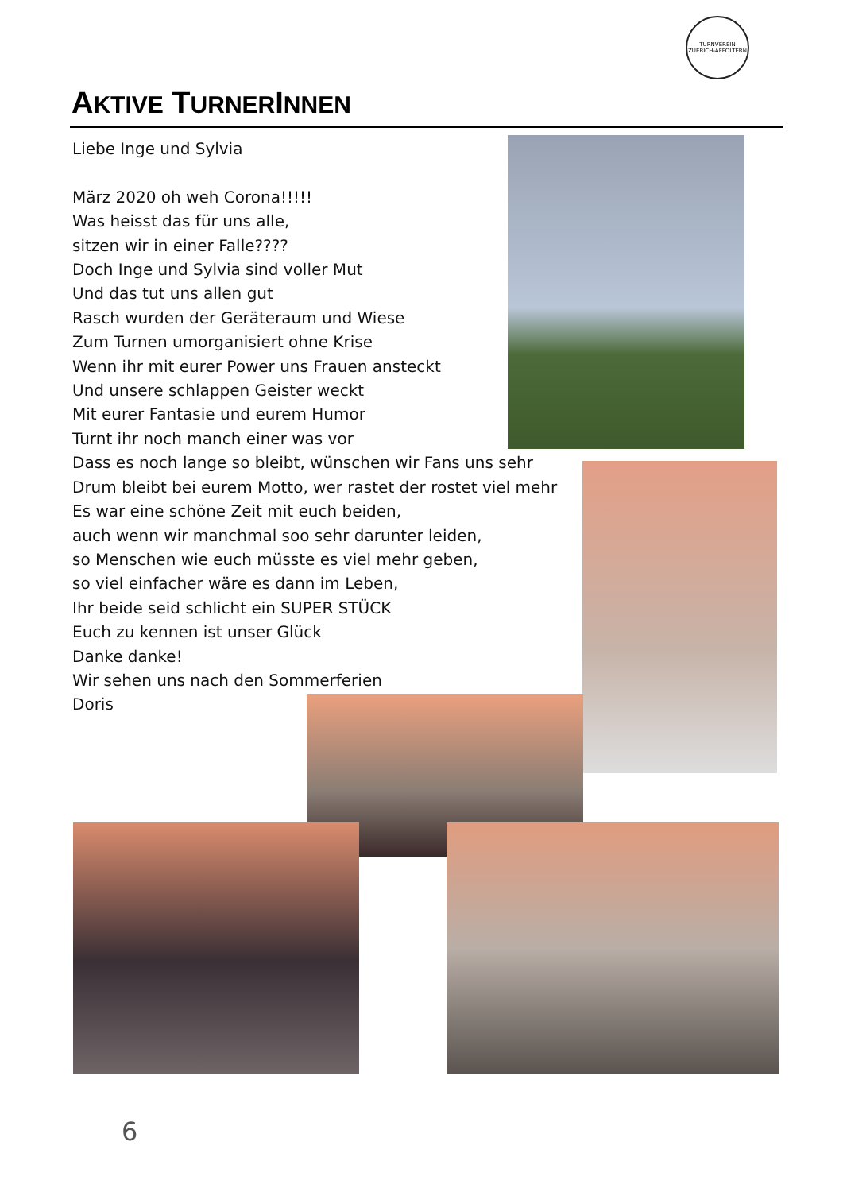TURNVEREIN ZUERICH-AFFOLTERN
AKTIVE TURNERINNEN
Liebe Inge und Sylvia
März 2020 oh weh Corona!!!!!
Was heisst das für uns alle,
sitzen wir in einer Falle????
Doch Inge und Sylvia sind voller Mut
Und das tut uns allen gut
Rasch wurden der Geräteraum und Wiese
Zum Turnen umorganisiert ohne Krise
Wenn ihr mit eurer Power uns Frauen ansteckt
Und unsere schlappen Geister weckt
Mit eurer Fantasie und eurem Humor
Turnt ihr noch manch einer was vor
Dass es noch lange so bleibt, wünschen wir Fans uns sehr
Drum bleibt bei eurem Motto, wer rastet der rostet viel mehr
Es war eine schöne Zeit mit euch beiden,
auch wenn wir manchmal soo sehr darunter leiden,
so Menschen wie euch müsste es viel mehr geben,
so viel einfacher wäre es dann im Leben,
Ihr beide seid schlicht ein SUPER STÜCK
Euch zu kennen ist unser Glück
Danke danke!
Wir sehen uns nach den Sommerferien
Doris
6